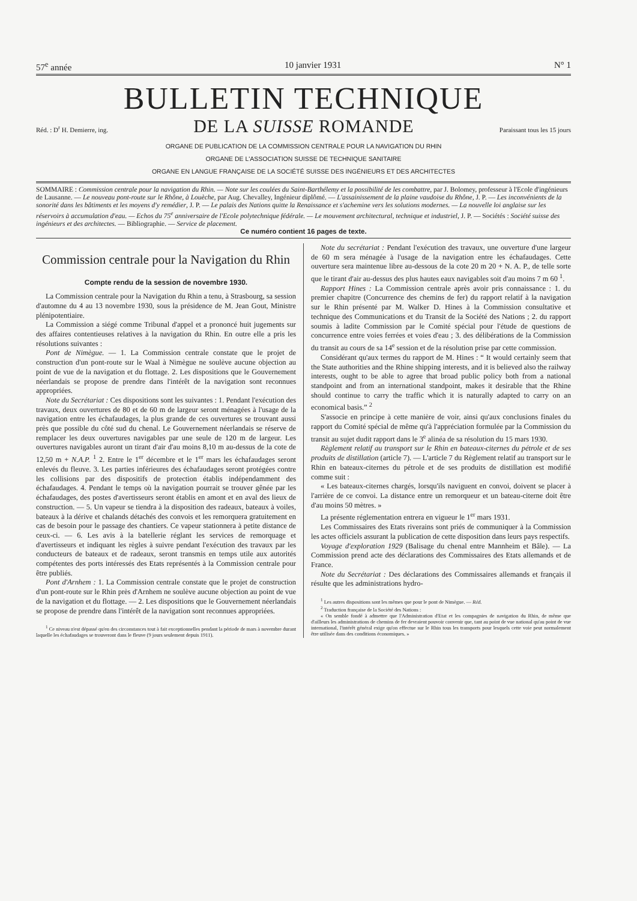57<sup>e</sup> année 10 janvier 1931 N° 1
BULLETIN TECHNIQUE
Réd. : D<sup>r</sup> H. Demierre, ing. DE LA SUISSE ROMANDE Paraissant tous les 15 jours
ORGANE DE PUBLICATION DE LA COMMISSION CENTRALE POUR LA NAVIGATION DU RHIN
ORGANE DE L'ASSOCIATION SUISSE DE TECHNIQUE SANITAIRE
ORGANE EN LANGUE FRANÇAISE DE LA SOCIÉTÉ SUISSE DES INGÉNIEURS ET DES ARCHITECTES
SOMMAIRE : Commission centrale pour la navigation du Rhin. — Note sur les coulées du Saint-Barthélemy et la possibilité de les combattre, par J. Bolomey, professeur à l'Ecole d'ingénieurs de Lausanne. — Le nouveau pont-route sur le Rhône, à Louèche, par Aug. Chevalley, Ingénieur diplômé. — L'assainissement de la plaine vaudoise du Rhône, J. P. — Les inconvénients de la sonorité dans les bâtiments et les moyens d'y remédier, J. P. — Le palais des Nations quitte la Renaissance et s'achemine vers les solutions modernes. — La nouvelle loi anglaise sur les réservoirs à accumulation d'eau. — Echos du 75<sup>e</sup> anniversaire de l'Ecole polytechnique fédérale. — Le mouvement architectural, technique et industriel, J. P. — Sociétés : Société suisse des ingénieurs et des architectes. — Bibliographie. — Service de placement.
Ce numéro contient 16 pages de texte.
Commission centrale pour la Navigation du Rhin
Compte rendu de la session de novembre 1930.
La Commission centrale pour la Navigation du Rhin a tenu, à Strasbourg, sa session d'automne du 4 au 13 novembre 1930, sous la présidence de M. Jean Gout, Ministre plénipotentiaire.
La Commission a siégé comme Tribunal d'appel et a prononcé huit jugements sur des affaires contentieuses relatives à la navigation du Rhin. En outre elle a pris les résolutions suivantes :
Pont de Nimègue. — 1. La Commission centrale constate que le projet de construction d'un pont-route sur le Waal à Nimègue ne soulève aucune objection au point de vue de la navigation et du flottage. 2. Les dispositions que le Gouvernement néerlandais se propose de prendre dans l'intérêt de la navigation sont reconnues appropriées.
Note du Secrétariat : Ces dispositions sont les suivantes : 1. Pendant l'exécution des travaux, deux ouvertures de 80 et de 60 m de largeur seront ménagées à l'usage de la navigation entre les échafaudages, la plus grande de ces ouvertures se trouvant aussi près que possible du côté sud du chenal. Le Gouvernement néerlandais se réserve de remplacer les deux ouvertures navigables par une seule de 120 m de largeur. Les ouvertures navigables auront un tirant d'air d'au moins 8,10 m au-dessus de la cote de 12,50 m + N.A.P. <sup>1</sup> 2. Entre le 1<sup>er</sup> décembre et le 1<sup>er</sup> mars les échafaudages seront enlevés du fleuve. 3. Les parties inférieures des échafaudages seront protégées contre les collisions par des dispositifs de protection établis indépendamment des échafaudages. 4. Pendant le temps où la navigation pourrait se trouver gênée par les échafaudages, des postes d'avertisseurs seront établis en amont et en aval des lieux de construction. — 5. Un vapeur se tiendra à la disposition des radeaux, bateaux à voiles, bateaux à la dérive et chalands détachés des convois et les remorquera gratuitement en cas de besoin pour le passage des chantiers. Ce vapeur stationnera à petite distance de ceux-ci. — 6. Les avis à la batellerie réglant les services de remorquage et d'avertisseurs et indiquant les règles à suivre pendant l'exécution des travaux par les conducteurs de bateaux et de radeaux, seront transmis en temps utile aux autorités compétentes des ports intéressés des Etats représentés à la Commission centrale pour être publiés.
Pont d'Arnhem : 1. La Commission centrale constate que le projet de construction d'un pont-route sur le Rhin près d'Arnhem ne soulève aucune objection au point de vue de la navigation et du flottage. — 2. Les dispositions que le Gouvernement néerlandais se propose de prendre dans l'intérêt de la navigation sont reconnues appropriées.
<sup>1</sup> Ce niveau n'est dépassé qu'en des circonstances tout à fait exceptionnelles pendant la période de mars à novembre durant laquelle les échafaudages se trouveront dans le fleuve (9 jours seulement depuis 1911).
Note du secrétariat : Pendant l'exécution des travaux, une ouverture d'une largeur de 60 m sera ménagée à l'usage de la navigation entre les échafaudages. Cette ouverture sera maintenue libre au-dessous de la cote 20 m 20 + N. A. P., de telle sorte que le tirant d'air au-dessus des plus hautes eaux navigables soit d'au moins 7 m 60 <sup>1</sup>.
Rapport Hines : La Commission centrale après avoir pris connaissance : 1. du premier chapitre (Concurrence des chemins de fer) du rapport relatif à la navigation sur le Rhin présenté par M. Walker D. Hines à la Commission consultative et technique des Communications et du Transit de la Société des Nations ; 2. du rapport soumis à ladite Commission par le Comité spécial pour l'étude de questions de concurrence entre voies ferrées et voies d'eau ; 3. des délibérations de la Commission du transit au cours de sa 14<sup>e</sup> session et de la résolution prise par cette commission.
Considérant qu'aux termes du rapport de M. Hines : “ It would certainly seem that the State authorities and the Rhine shipping interests, and it is believed also the railway interests, ought to be able to agree that broad public policy both from a national standpoint and from an international standpoint, makes it desirable that the Rhine should continue to carry the traffic which it is naturally adapted to carry on an economical basis.” <sup>2</sup>
S'associe en principe à cette manière de voir, ainsi qu'aux conclusions finales du rapport du Comité spécial de même qu'à l'appréciation formulée par la Commission du transit au sujet dudit rapport dans le 3<sup>e</sup> alinéa de sa résolution du 15 mars 1930.
Règlement relatif au transport sur le Rhin en bateaux-citernes du pétrole et de ses produits de distillation (article 7). — L'article 7 du Règlement relatif au transport sur le Rhin en bateaux-citernes du pétrole et de ses produits de distillation est modifié comme suit :
« Les bateaux-citernes chargés, lorsqu'ils naviguent en convoi, doivent se placer à l'arrière de ce convoi. La distance entre un remorqueur et un bateau-citerne doit être d'au moins 50 mètres. »
La présente réglementation entrera en vigueur le 1<sup>er</sup> mars 1931.
Les Commissaires des Etats riverains sont priés de communiquer à la Commission les actes officiels assurant la publication de cette disposition dans leurs pays respectifs.
Voyage d'exploration 1929 (Balisage du chenal entre Mannheim et Bâle). — La Commission prend acte des déclarations des Commissaires des Etats allemands et de France.
Note du Secrétariat : Des déclarations des Commissaires allemands et français il résulte que les administrations hydro-
<sup>1</sup> Les autres dispositions sont les mêmes que pour le pont de Nimègue. — Réd.
<sup>2</sup> Traduction française de la Société des Nations :
« On semble fondé à admettre que l'Administration d'Etat et les compagnies de navigation du Rhin, de même que d'ailleurs les administrations de chemins de fer devraient pouvoir convenir que, tant au point de vue national qu'au point de vue international, l'intérêt général exige qu'on effectue sur le Rhin tous les transports pour lesquels cette voie peut normalement être utilisée dans des conditions économiques. »